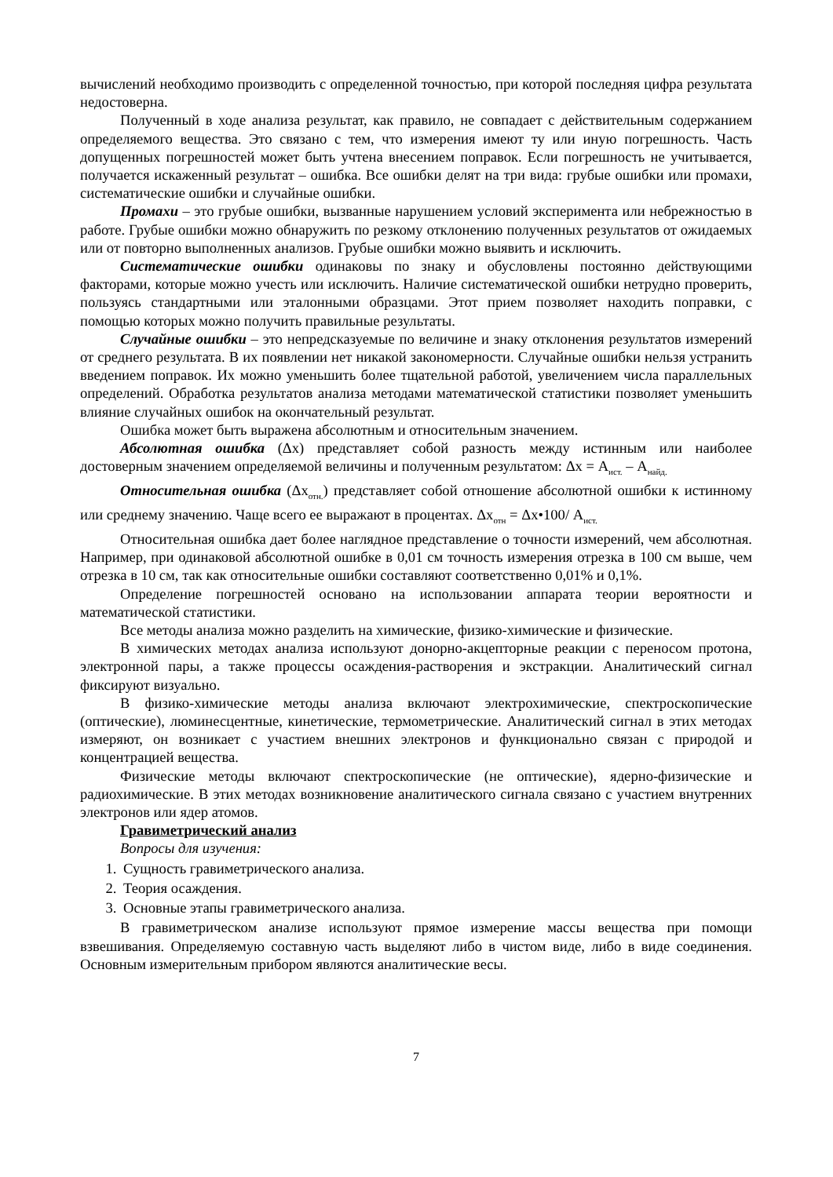вычислений необходимо производить с определенной точностью, при которой последняя цифра результата недостоверна.
Полученный в ходе анализа результат, как правило, не совпадает с действительным содержанием определяемого вещества. Это связано с тем, что измерения имеют ту или иную погрешность. Часть допущенных погрешностей может быть учтена внесением поправок. Если погрешность не учитывается, получается искаженный результат – ошибка. Все ошибки делят на три вида: грубые ошибки или промахи, систематические ошибки и случайные ошибки.
Промахи – это грубые ошибки, вызванные нарушением условий эксперимента или небрежностью в работе. Грубые ошибки можно обнаружить по резкому отклонению полученных результатов от ожидаемых или от повторно выполненных анализов. Грубые ошибки можно выявить и исключить.
Систематические ошибки одинаковы по знаку и обусловлены постоянно действующими факторами, которые можно учесть или исключить. Наличие систематической ошибки нетрудно проверить, пользуясь стандартными или эталонными образцами. Этот прием позволяет находить поправки, с помощью которых можно получить правильные результаты.
Случайные ошибки – это непредсказуемые по величине и знаку отклонения результатов измерений от среднего результата. В их появлении нет никакой закономерности. Случайные ошибки нельзя устранить введением поправок. Их можно уменьшить более тщательной работой, увеличением числа параллельных определений. Обработка результатов анализа методами математической статистики позволяет уменьшить влияние случайных ошибок на окончательный результат.
Ошибка может быть выражена абсолютным и относительным значением.
Абсолютная ошибка (Δx) представляет собой разность между истинным или наиболее достоверным значением определяемой величины и полученным результатом: Δx = А<sub>ист.</sub> – А<sub>найд.</sub>
Относительная ошибка (Δx<sub>отн.</sub>) представляет собой отношение абсолютной ошибки к истинному или среднему значению. Чаще всего ее выражают в процентах. Δx<sub>отн</sub> = Δx•100/ А<sub>ист.</sub>
Относительная ошибка дает более наглядное представление о точности измерений, чем абсолютная. Например, при одинаковой абсолютной ошибке в 0,01 см точность измерения отрезка в 100 см выше, чем отрезка в 10 см, так как относительные ошибки составляют соответственно 0,01% и 0,1%.
Определение погрешностей основано на использовании аппарата теории вероятности и математической статистики.
Все методы анализа можно разделить на химические, физико-химические и физические.
В химических методах анализа используют донорно-акцепторные реакции с переносом протона, электронной пары, а также процессы осаждения-растворения и экстракции. Аналитический сигнал фиксируют визуально.
В физико-химические методы анализа включают электрохимические, спектроскопические (оптические), люминесцентные, кинетические, термометрические. Аналитический сигнал в этих методах измеряют, он возникает с участием внешних электронов и функционально связан с природой и концентрацией вещества.
Физические методы включают спектроскопические (не оптические), ядерно-физические и радиохимические. В этих методах возникновение аналитического сигнала связано с участием внутренних электронов или ядер атомов.
Гравиметрический анализ
Вопросы для изучения:
1. Сущность гравиметрического анализа.
2. Теория осаждения.
3. Основные этапы гравиметрического анализа.
В гравиметрическом анализе используют прямое измерение массы вещества при помощи взвешивания. Определяемую составную часть выделяют либо в чистом виде, либо в виде соединения. Основным измерительным прибором являются аналитические весы.
7